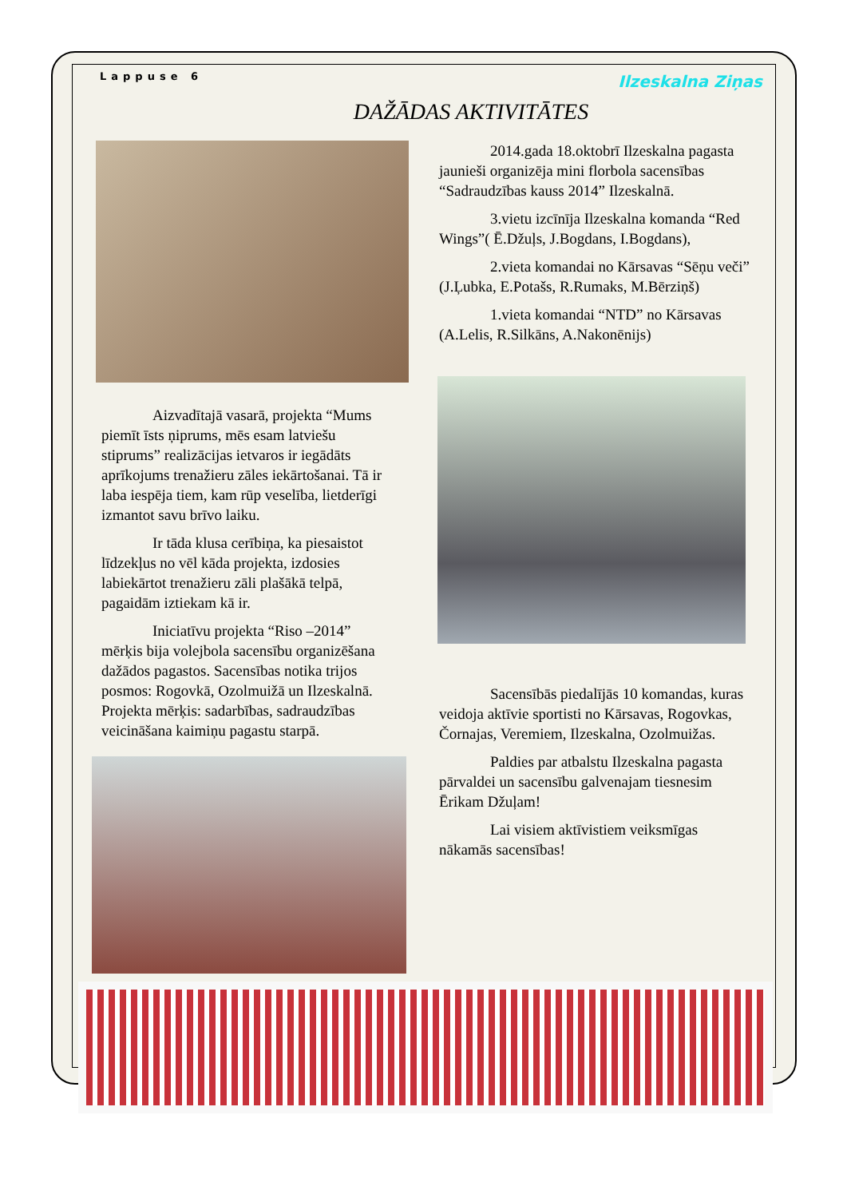Lappuse 6 Ilzeskalna Ziņas
DAŽĀDAS AKTIVITĀTES
Aizvadītajā vasarā, projekta “Mums piemīt īsts ņiprums, mēs esam latviešu stiprums” realizācijas ietvaros ir iegādāts aprīkojums trenažieru zāles iekārtošanai. Tā ir laba iespēja tiem, kam rūp veselība, lietderīgi izmantot savu brīvo laiku.
Ir tāda klusa cerībiņa, ka piesaistot līdzekļus no vēl kāda projekta, izdosies labiekārtot trenažieru zāli plašākā telpā, pagaidām iztiekam kā ir.
Iniciatīvu projekta “Riso –2014” mērķis bija volejbola sacensību organizēšana dažādos pagastos. Sacensības notika trijos posmos: Rogovkā, Ozolmuižā un Ilzeskalnā. Projekta mērķis: sadarbības, sadraudzības veicināšana kaimiņu pagastu starpā.
2014.gada 18.oktobrī Ilzeskalna pagasta jaunieši organizēja mini florbola sacensības “Sadraudzības kauss 2014” Ilzeskalnā.
3.vietu izcīnīja Ilzeskalna komanda “Red Wings”( Ē.Džuļs, J.Bogdans, I.Bogdans),
2.vieta komandai no Kārsavas “Sēņu veči” (J.Ļubka, E.Potašs, R.Rumaks, M.Bērziņš)
1.vieta komandai “NTD” no Kārsavas (A.Lelis, R.Silkāns, A.Nakonēnijs)
Sacensībās piedalījās 10 komandas, kuras veidoja aktīvie sportisti no Kārsavas, Rogovkas, Čornajas, Veremiem, Ilzeskalna, Ozolmuižas.
Paldies par atbalstu Ilzeskalna pagasta pārvaldei un sacensību galvenajam tiesnesim Ērikam Džuļam!
Lai visiem aktīvistiem veiksmīgas nākamās sacensības!